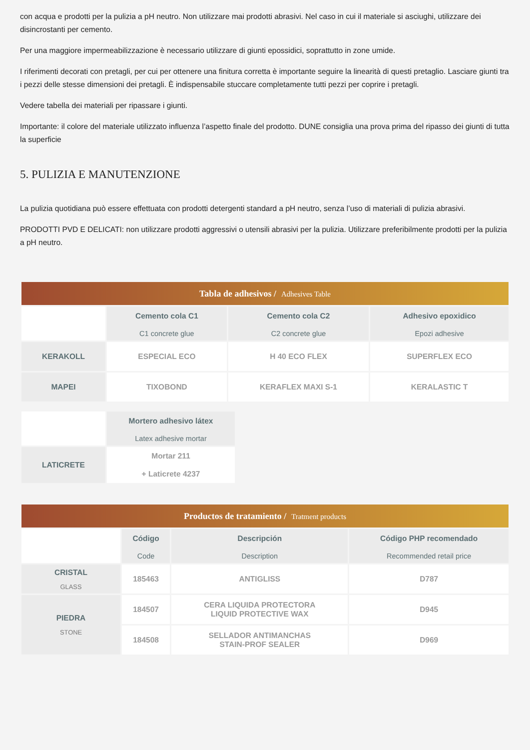con acqua e prodotti per la pulizia a pH neutro. Non utilizzare mai prodotti abrasivi. Nel caso in cui il materiale si asciughi, utilizzare dei disincrostanti per cemento.
Per una maggiore impermeabilizzazione è necessario utilizzare di giunti epossidici, soprattutto in zone umide.
I riferimenti decorati con pretagli, per cui per ottenere una finitura corretta è importante seguire la linearità di questi pretaglio. Lasciare giunti tra i pezzi delle stesse dimensioni dei pretagli. È indispensabile stuccare completamente tutti pezzi per coprire i pretagli.
Vedere tabella dei materiali per ripassare i giunti.
Importante: il colore del materiale utilizzato influenza l’aspetto finale del prodotto. DUNE consiglia una prova prima del ripasso dei giunti di tutta la superficie
5. PULIZIA E MANUTENZIONE
La pulizia quotidiana può essere effettuata con prodotti detergenti standard a pH neutro, senza l’uso di materiali di pulizia abrasivi.
PRODOTTI PVD E DELICATI: non utilizzare prodotti aggressivi o utensili abrasivi per la pulizia. Utilizzare preferibilmente prodotti per la pulizia a pH neutro.
Tabla de adhesivos / Adhesives Table
| | Cemento cola C1 C1 concrete glue | Cemento cola C2 C2 concrete glue | Adhesivo epoxidico Epozi adhesive |
| --- | --- | --- | --- |
| KERAKOLL | ESPECIAL ECO | H 40 ECO FLEX | SUPERFLEX ECO |
| MAPEI | TIXOBOND | KERAFLEX MAXI S-1 | KERALASTIC T |
| | Mortero adhesivo látex Latex adhesive mortar |
| --- | --- |
| LATICRETE | Mortar 211 + Laticrete 4237 |
Productos de tratamiento / Tratment products
| | Código Code | Descripción Description | Código PHP recomendado Recommended retail price |
| --- | --- | --- | --- |
| CRISTAL GLASS | 185463 | ANTIGLISS | D787 |
| PIEDRA STONE | 184507 | CERA LIQUIDA PROTECTORA LIQUID PROTECTIVE WAX | D945 |
| | 184508 | SELLADOR ANTIMANCHAS STAIN-PROF SEALER | D969 |